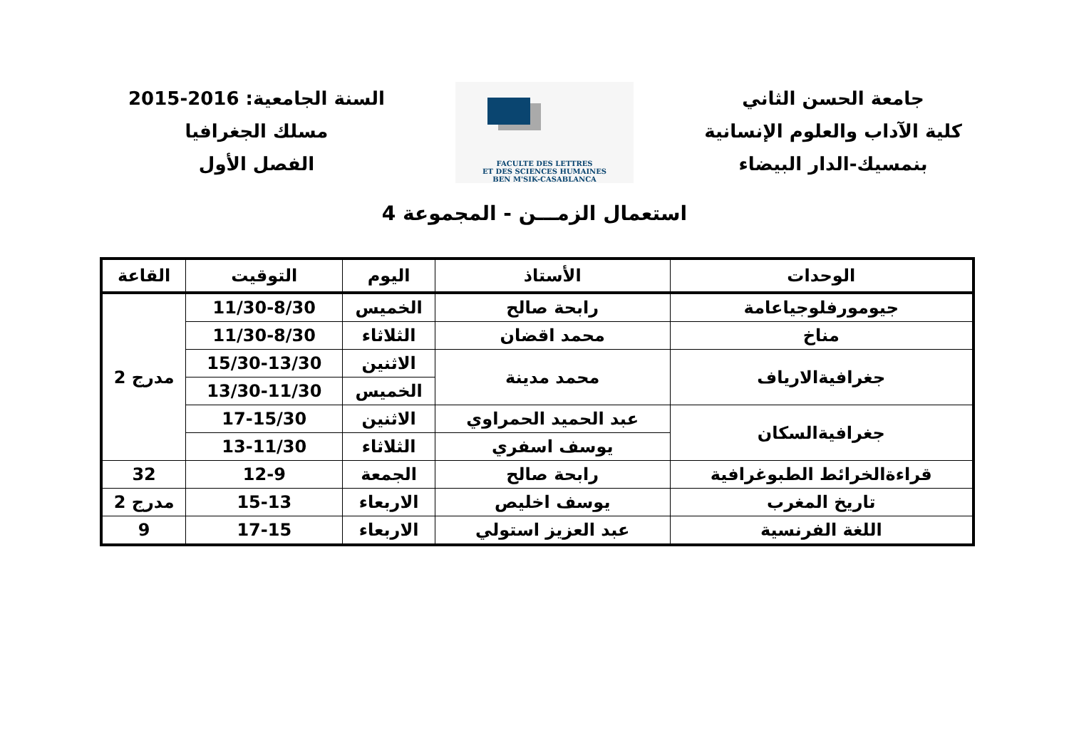جامعة الحسن الثاني
كلية الآداب والعلوم الإنسانية
بنمسيك-الدار البيضاء
FACULTE DES LETTRES
ET DES SCIENCES HUMAINES
BEN M'SIK-CASABLANCA
السنة الجامعية: 2016-2015
مسلك الجغرافيا
الفصل الأول
استعمال الزمـــن - المجموعة 4
| الوحدات | الأستاذ | اليوم | التوقيت | القاعة |
| --- | --- | --- | --- | --- |
| جيومورفلوجياعامة | رابحة صالح | الخميس | 11/30-8/30 | مدرج 2 |
| مناخ | محمد اقضان | الثلاثاء | 11/30-8/30 | |
| جغرافيةالارياف | محمد مدينة | الاثنين | 15/30-13/30 | |
| | | الخميس | 13/30-11/30 | |
| جغرافيةالسكان | عبد الحميد الحمراوي | الاثنين | 17-15/30 | |
| | يوسف اسفري | الثلاثاء | 13-11/30 | |
| قراءةالخرائط الطبوغرافية | رابحة صالح | الجمعة | 12-9 | 32 |
| تاريخ المغرب | يوسف اخليص | الاربعاء | 15-13 | مدرج 2 |
| اللغة الفرنسية | عبد العزيز استولي | الاربعاء | 17-15 | 9 |